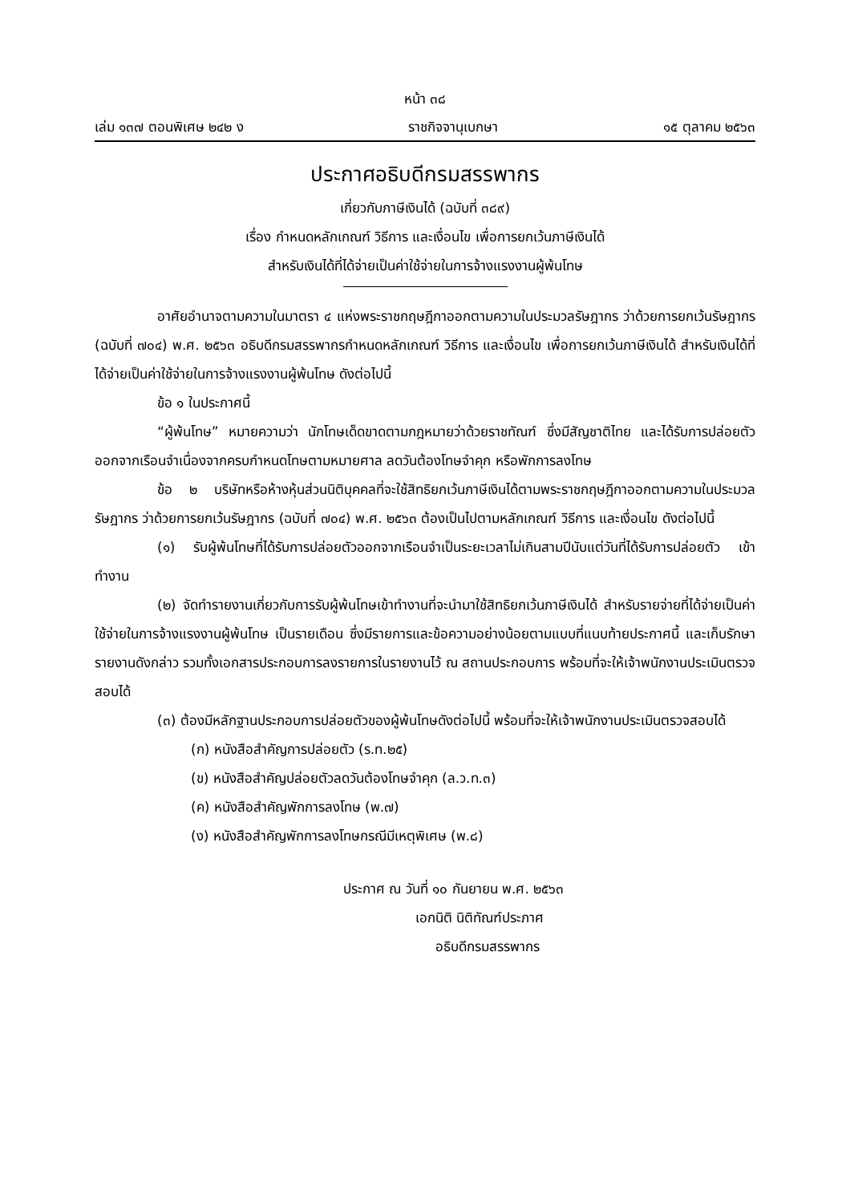หน้า ๓๘
เล่ม ๑๓๗ ตอนพิเศษ ๒๔๒ ง ราชกิจจานุเบกษา ๑๕ ตุลาคม ๒๕๖๓
ประกาศอธิบดีกรมสรรพากร
เกี่ยวกับภาษีเงินได้ (ฉบับที่ ๓๘๙)
เรื่อง กำหนดหลักเกณฑ์ วิธีการ และเงื่อนไข เพื่อการยกเว้นภาษีเงินได้
สำหรับเงินได้ที่ได้จ่ายเป็นค่าใช้จ่ายในการจ้างแรงงานผู้พ้นโทษ
อาศัยอำนาจตามความในมาตรา ๔ แห่งพระราชกฤษฎีกาออกตามความในประมวลรัษฎากร ว่าด้วยการยกเว้นรัษฎากร (ฉบับที่ ๗๐๔) พ.ศ. ๒๕๖๓ อธิบดีกรมสรรพากรกำหนดหลักเกณฑ์ วิธีการ และเงื่อนไข เพื่อการยกเว้นภาษีเงินได้ สำหรับเงินได้ที่ได้จ่ายเป็นค่าใช้จ่ายในการจ้างแรงงานผู้พ้นโทษ ดังต่อไปนี้
ข้อ ๑ ในประกาศนี้
“ผู้พ้นโทษ” หมายความว่า นักโทษเด็ดขาดตามกฎหมายว่าด้วยราชทัณฑ์ ซึ่งมีสัญชาติไทย และได้รับการปล่อยตัวออกจากเรือนจำเนื่องจากครบกำหนดโทษตามหมายศาล ลดวันต้องโทษจำคุก หรือพักการลงโทษ
ข้อ ๒ บริษัทหรือห้างหุ้นส่วนนิติบุคคลที่จะใช้สิทธิยกเว้นภาษีเงินได้ตามพระราชกฤษฎีกาออกตามความในประมวลรัษฎากร ว่าด้วยการยกเว้นรัษฎากร (ฉบับที่ ๗๐๔) พ.ศ. ๒๕๖๓ ต้องเป็นไปตามหลักเกณฑ์ วิธีการ และเงื่อนไข ดังต่อไปนี้
(๑) รับผู้พ้นโทษที่ได้รับการปล่อยตัวออกจากเรือนจำเป็นระยะเวลาไม่เกินสามปีนับแต่วันที่ได้รับการปล่อยตัว เข้าทำงาน
(๒) จัดทำรายงานเกี่ยวกับการรับผู้พ้นโทษเข้าทำงานที่จะนำมาใช้สิทธิยกเว้นภาษีเงินได้ สำหรับรายจ่ายที่ได้จ่ายเป็นค่าใช้จ่ายในการจ้างแรงงานผู้พ้นโทษ เป็นรายเดือน ซึ่งมีรายการและข้อความอย่างน้อยตามแบบที่แนบท้ายประกาศนี้ และเก็บรักษารายงานดังกล่าว รวมทั้งเอกสารประกอบการลงรายการในรายงานไว้ ณ สถานประกอบการ พร้อมที่จะให้เจ้าพนักงานประเมินตรวจสอบได้
(๓) ต้องมีหลักฐานประกอบการปล่อยตัวของผู้พ้นโทษดังต่อไปนี้ พร้อมที่จะให้เจ้าพนักงานประเมินตรวจสอบได้
(ก) หนังสือสำคัญการปล่อยตัว (ร.ท.๒๕)
(ข) หนังสือสำคัญปล่อยตัวลดวันต้องโทษจำคุก (ล.ว.ท.๓)
(ค) หนังสือสำคัญพักการลงโทษ (พ.๗)
(ง) หนังสือสำคัญพักการลงโทษกรณีมีเหตุพิเศษ (พ.๘)
ประกาศ ณ วันที่ ๑๐ กันยายน พ.ศ. ๒๕๖๓
เอกนิติ นิติทัณฑ์ประภาศ
อธิบดีกรมสรรพากร